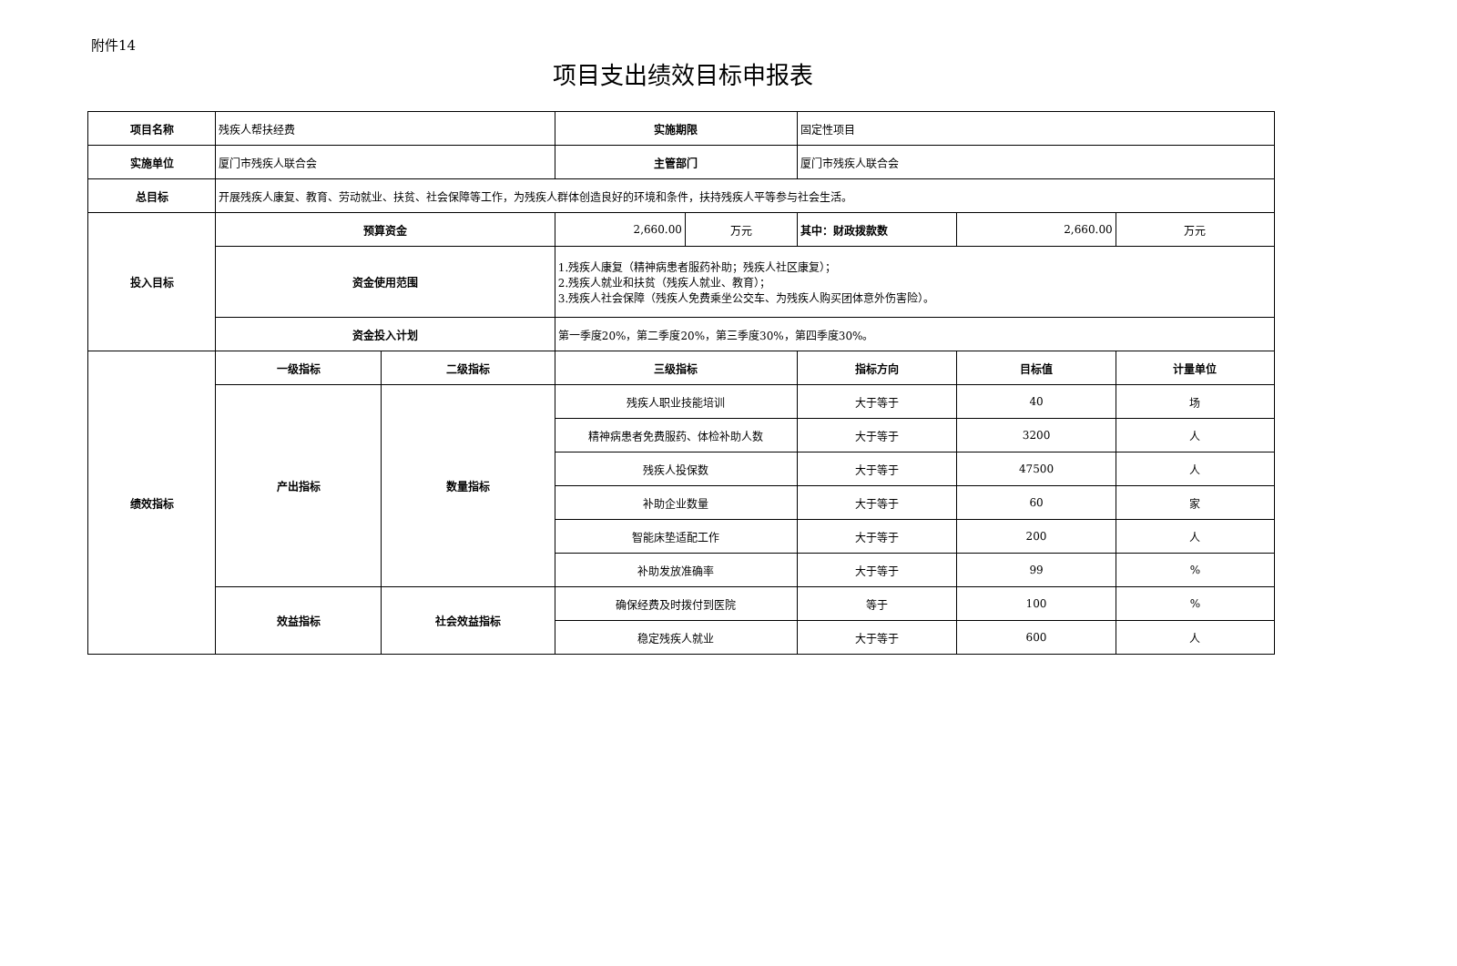附件14
项目支出绩效目标申报表
| 项目名称 | 残疾人帮扶经费 | | 实施期限 | | 固定性项目 | | |
| 实施单位 | 厦门市残疾人联合会 | | 主管部门 | | 厦门市残疾人联合会 | | |
| 总目标 | 开展残疾人康复、教育、劳动就业、扶贫、社会保障等工作，为残疾人群体创造良好的环境和条件，扶持残疾人平等参与社会生活。 | | | | | | |
| 投入目标 | 预算资金 | | 2,660.00 | 万元 | 其中：财政拨款数 | 2,660.00 | 万元 |
| | 资金使用范围 | | 1.残疾人康复（精神病患者服药补助；残疾人社区康复）； 2.残疾人就业和扶贫（残疾人就业、教育）； 3.残疾人社会保障（残疾人免费乘坐公交车、为残疾人购买团体意外伤害险）。 | | | | |
| | 资金投入计划 | | 第一季度20%，第二季度20%，第三季度30%，第四季度30%。 | | | | |
| 绩效指标 | 一级指标 | 二级指标 | 三级指标 | | 指标方向 | 目标值 | 计量单位 |
| | 产出指标 | 数量指标 | 残疾人职业技能培训 | | 大于等于 | 40 | 场 |
| | | | 精神病患者免费服药、体检补助人数 | | 大于等于 | 3200 | 人 |
| | | | 残疾人投保数 | | 大于等于 | 47500 | 人 |
| | | | 补助企业数量 | | 大于等于 | 60 | 家 |
| | | | 智能床垫适配工作 | | 大于等于 | 200 | 人 |
| | | | 补助发放准确率 | | 大于等于 | 99 | % |
| | 效益指标 | 社会效益指标 | 确保经费及时拨付到医院 | | 等于 | 100 | % |
| | | | 稳定残疾人就业 | | 大于等于 | 600 | 人 |